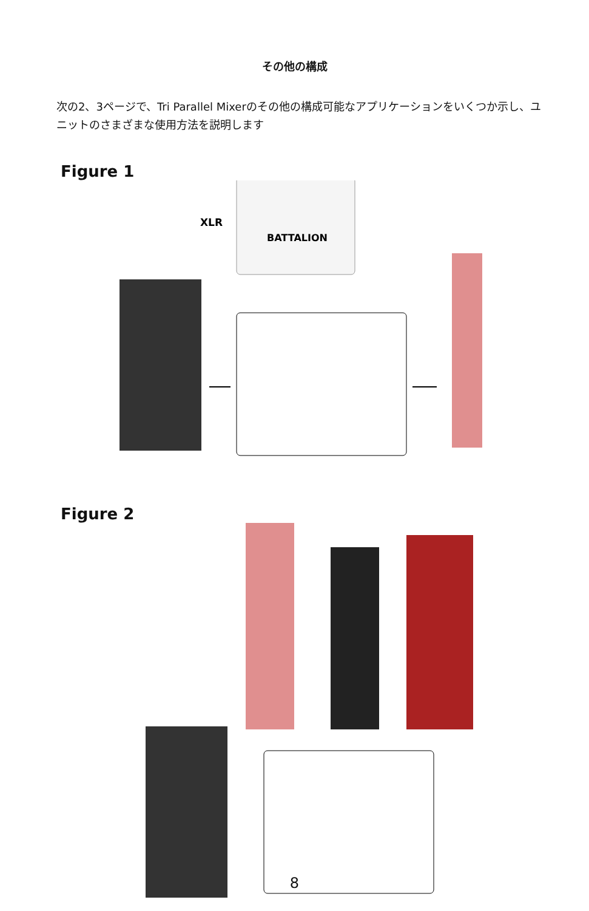その他の構成
次の2、3ページで、Tri Parallel Mixerのその他の構成可能なアプリケーションをいくつか示し、ユニットのさまざまな使用方法を説明します
Figure 1
BATTALION
XLR
Figure 2
8